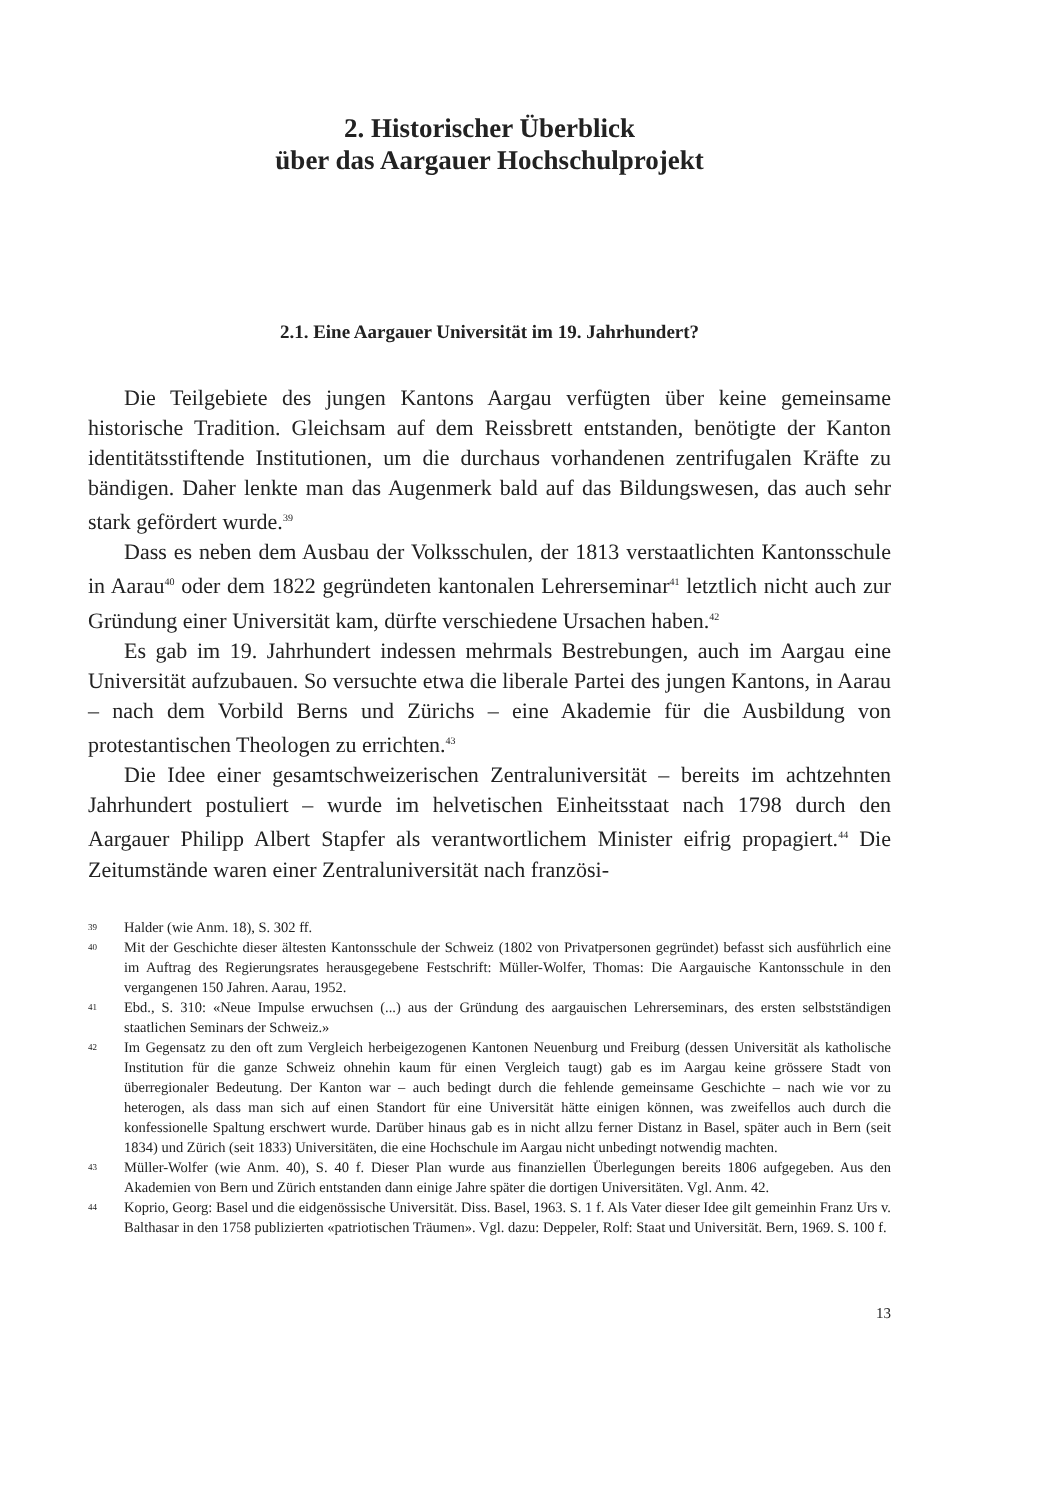2. Historischer Überblick
über das Aargauer Hochschulprojekt
2.1. Eine Aargauer Universität im 19. Jahrhundert?
Die Teilgebiete des jungen Kantons Aargau verfügten über keine gemeinsame historische Tradition. Gleichsam auf dem Reissbrett entstanden, benötigte der Kanton identitätsstiftende Institutionen, um die durchaus vorhandenen zentrifugalen Kräfte zu bändigen. Daher lenkte man das Augenmerk bald auf das Bildungswesen, das auch sehr stark gefördert wurde.<sup>39</sup>
Dass es neben dem Ausbau der Volksschulen, der 1813 verstaatlichten Kantonsschule in Aarau<sup>40</sup> oder dem 1822 gegründeten kantonalen Lehrerseminar<sup>41</sup> letztlich nicht auch zur Gründung einer Universität kam, dürfte verschiedene Ursachen haben.<sup>42</sup>
Es gab im 19. Jahrhundert indessen mehrmals Bestrebungen, auch im Aargau eine Universität aufzubauen. So versuchte etwa die liberale Partei des jungen Kantons, in Aarau – nach dem Vorbild Berns und Zürichs – eine Akademie für die Ausbildung von protestantischen Theologen zu errichten.<sup>43</sup>
Die Idee einer gesamtschweizerischen Zentraluniversität – bereits im achtzehnten Jahrhundert postuliert – wurde im helvetischen Einheitsstaat nach 1798 durch den Aargauer Philipp Albert Stapfer als verantwortlichem Minister eifrig propagiert.<sup>44</sup> Die Zeitumstände waren einer Zentraluniversität nach französi-
39 Halder (wie Anm. 18), S. 302 ff.
40 Mit der Geschichte dieser ältesten Kantonsschule der Schweiz (1802 von Privatpersonen gegründet) befasst sich ausführlich eine im Auftrag des Regierungsrates herausgegebene Festschrift: Müller-Wolfer, Thomas: Die Aargauische Kantonsschule in den vergangenen 150 Jahren. Aarau, 1952.
41 Ebd., S. 310: «Neue Impulse erwuchsen (...) aus der Gründung des aargauischen Lehrerseminars, des ersten selbstständigen staatlichen Seminars der Schweiz.»
42 Im Gegensatz zu den oft zum Vergleich herbeigezogenen Kantonen Neuenburg und Freiburg (dessen Universität als katholische Institution für die ganze Schweiz ohnehin kaum für einen Vergleich taugt) gab es im Aargau keine grössere Stadt von überregionaler Bedeutung. Der Kanton war – auch bedingt durch die fehlende gemeinsame Geschichte – nach wie vor zu heterogen, als dass man sich auf einen Standort für eine Universität hätte einigen können, was zweifellos auch durch die konfessionelle Spaltung erschwert wurde. Darüber hinaus gab es in nicht allzu ferner Distanz in Basel, später auch in Bern (seit 1834) und Zürich (seit 1833) Universitäten, die eine Hochschule im Aargau nicht unbedingt notwendig machten.
43 Müller-Wolfer (wie Anm. 40), S. 40 f. Dieser Plan wurde aus finanziellen Überlegungen bereits 1806 aufgegeben. Aus den Akademien von Bern und Zürich entstanden dann einige Jahre später die dortigen Universitäten. Vgl. Anm. 42.
44 Koprio, Georg: Basel und die eidgenössische Universität. Diss. Basel, 1963. S. 1 f. Als Vater dieser Idee gilt gemeinhin Franz Urs v. Balthasar in den 1758 publizierten «patriotischen Träumen». Vgl. dazu: Deppeler, Rolf: Staat und Universität. Bern, 1969. S. 100 f.
13